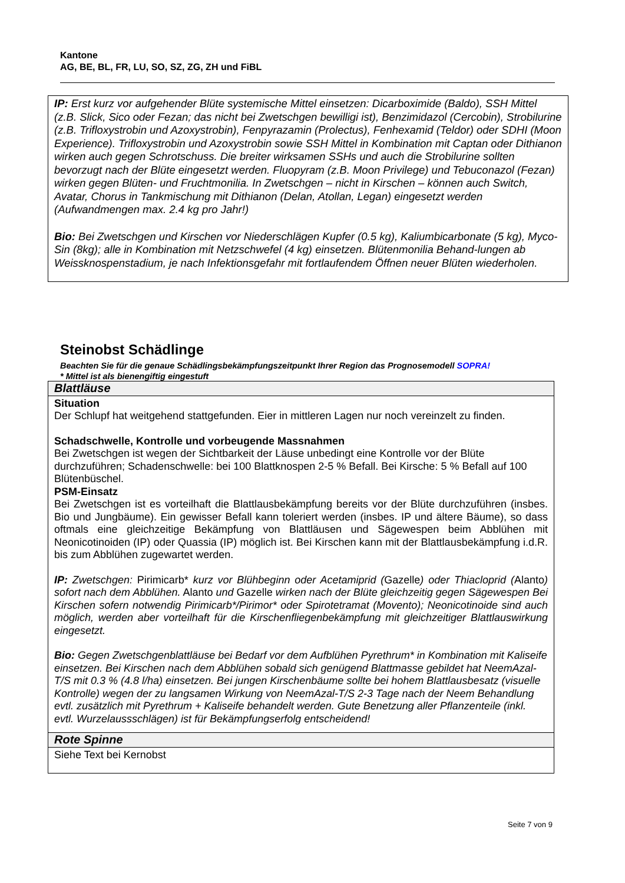Kantone
AG, BE, BL, FR, LU, SO, SZ, ZG, ZH und FiBL
IP: Erst kurz vor aufgehender Blüte systemische Mittel einsetzen: Dicarboximide (Baldo), SSH Mittel (z.B. Slick, Sico oder Fezan; das nicht bei Zwetschgen bewilligi ist), Benzimidazol (Cercobin), Strobilurine (z.B. Trifloxystrobin und Azoxystrobin), Fenpyrazamin (Prolectus), Fenhexamid (Teldor) oder SDHI (Moon Experience). Trifloxystrobin und Azoxystrobin sowie SSH Mittel in Kombination mit Captan oder Dithianon wirken auch gegen Schrotschuss. Die breiter wirksamen SSHs und auch die Strobilurine sollten bevorzugt nach der Blüte eingesetzt werden. Fluopyram (z.B. Moon Privilege) und Tebuconazol (Fezan) wirken gegen Blüten- und Fruchtmonilia. In Zwetschgen – nicht in Kirschen – können auch Switch, Avatar, Chorus in Tankmischung mit Dithianon (Delan, Atollan, Legan) eingesetzt werden (Aufwandmengen max. 2.4 kg pro Jahr!)
Bio: Bei Zwetschgen und Kirschen vor Niederschlägen Kupfer (0.5 kg), Kaliumbicarbonate (5 kg), Myco-Sin (8kg); alle in Kombination mit Netzschwefel (4 kg) einsetzen. Blütenmonilia Behand-lungen ab Weissknospenstadium, je nach Infektionsgefahr mit fortlaufendem Öffnen neuer Blüten wiederholen.
Steinobst Schädlinge
Beachten Sie für die genaue Schädlingsbekämpfungszeitpunkt Ihrer Region das Prognosemodell SOPRA!
* Mittel ist als bienengiftig eingestuft
| Blattläuse |
| --- |
| Situation Der Schlupf hat weitgehend stattgefunden. Eier in mittleren Lagen nur noch vereinzelt zu finden. Schadschwelle, Kontrolle und vorbeugende Massnahmen Bei Zwetschgen ist wegen der Sichtbarkeit der Läuse unbedingt eine Kontrolle vor der Blüte durchzuführen; Schadenschwelle: bei 100 Blattknospen 2-5 % Befall. Bei Kirsche: 5 % Befall auf 100 Blütenbüschel. PSM-Einsatz Bei Zwetschgen ist es vorteilhaft die Blattlausbekämpfung bereits vor der Blüte durchzuführen (insbes. Bio und Jungbäume). Ein gewisser Befall kann toleriert werden (insbes. IP und ältere Bäume), so dass oftmals eine gleichzeitige Bekämpfung von Blattläusen und Sägewespen beim Abblühen mit Neonicotinoiden (IP) oder Quassia (IP) möglich ist. Bei Kirschen kann mit der Blattlausbekämpfung i.d.R. bis zum Abblühen zugewartet werden. IP: Zwetschgen: Pirimicarb* kurz vor Blühbeginn oder Acetamiprid ( Gazelle ) oder Thiacloprid ( Alanto ) sofort nach dem Abblühen. Alanto und Gazelle wirken nach der Blüte gleichzeitig gegen Sägewespen Bei Kirschen sofern notwendig Pirimicarb*/Pirimor* oder Spirotetramat (Movento); Neonicotinoide sind auch möglich, werden aber vorteilhaft für die Kirschenfliegenbekämpfung mit gleichzeitiger Blattlauswirkung eingesetzt. Bio: Gegen Zwetschgenblattläuse bei Bedarf vor dem Aufblühen Pyrethrum* in Kombination mit Kaliseife einsetzen. Bei Kirschen nach dem Abblühen sobald sich genügend Blattmasse gebildet hat NeemAzal-T/S mit 0.3 % (4.8 l/ha) einsetzen. Bei jungen Kirschenbäume sollte bei hohem Blattlausbesatz (visuelle Kontrolle) wegen der zu langsamen Wirkung von NeemAzal-T/S 2-3 Tage nach der Neem Behandlung evtl. zusätzlich mit Pyrethrum + Kaliseife behandelt werden. Gute Benetzung aller Pflanzenteile (inkl. evtl. Wurzelaussschlägen) ist für Bekämpfungserfolg entscheidend! |
| Rote Spinne |
| Siehe Text bei Kernobst |
Seite 7 von 9